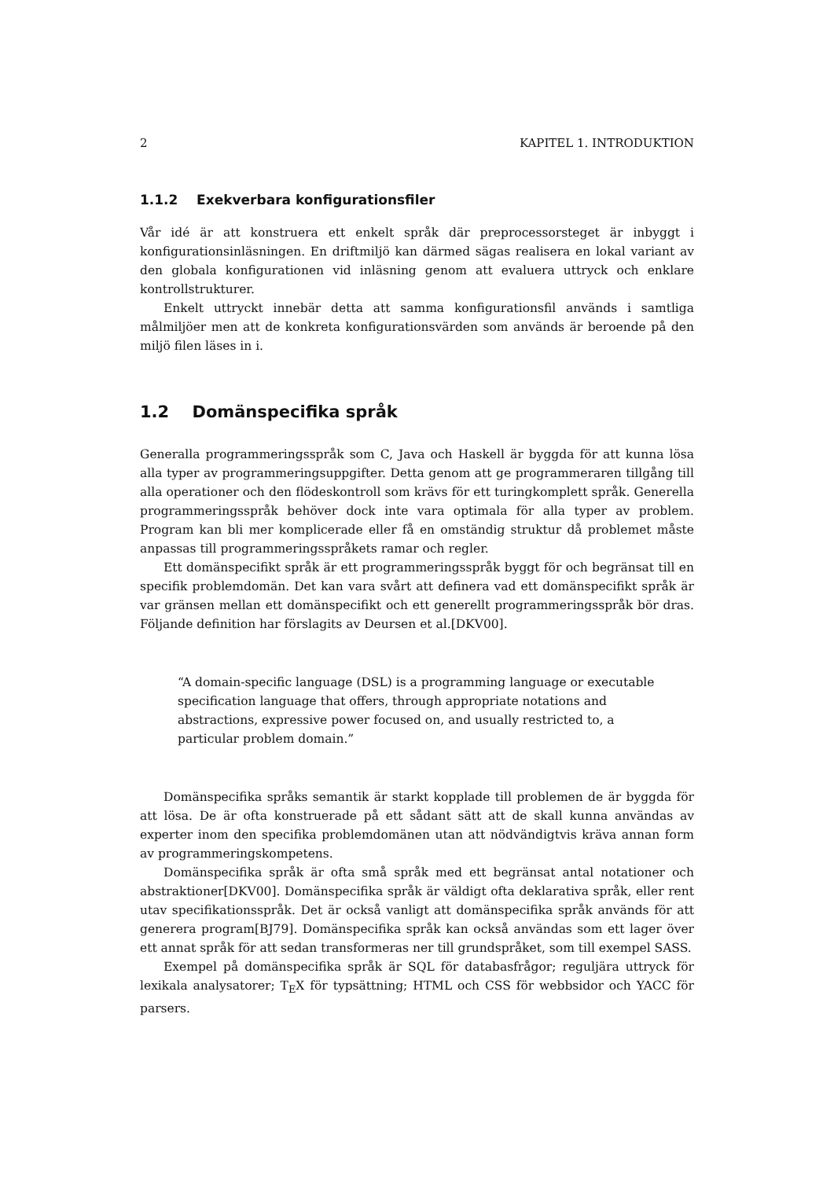2 KAPITEL 1. INTRODUKTION
1.1.2 Exekverbara konfigurationsfiler
Vår idé är att konstruera ett enkelt språk där preprocessorsteget är inbyggt i konfigurationsinläsningen. En driftmiljö kan därmed sägas realisera en lokal variant av den globala konfigurationen vid inläsning genom att evaluera uttryck och enklare kontrollstrukturer.
Enkelt uttryckt innebär detta att samma konfigurationsfil används i samtliga målmiljöer men att de konkreta konfigurationsvärden som används är beroende på den miljö filen läses in i.
1.2 Domänspecifika språk
Generalla programmeringsspråk som C, Java och Haskell är byggda för att kunna lösa alla typer av programmeringsuppgifter. Detta genom att ge programmeraren tillgång till alla operationer och den flödeskontroll som krävs för ett turingkomplett språk. Generella programmeringsspråk behöver dock inte vara optimala för alla typer av problem. Program kan bli mer komplicerade eller få en omständig struktur då problemet måste anpassas till programmeringsspråkets ramar och regler.
Ett domänspecifikt språk är ett programmeringsspråk byggt för och begränsat till en specifik problemdomän. Det kan vara svårt att definera vad ett domänspecifikt språk är var gränsen mellan ett domänspecifikt och ett generellt programmeringsspråk bör dras. Följande definition har förslagits av Deursen et al.[DKV00].
“A domain-specific language (DSL) is a programming language or executable specification language that offers, through appropriate notations and abstractions, expressive power focused on, and usually restricted to, a particular problem domain.”
Domänspecifika språks semantik är starkt kopplade till problemen de är byggda för att lösa. De är ofta konstruerade på ett sådant sätt att de skall kunna användas av experter inom den specifika problemdomänen utan att nödvändigtvis kräva annan form av programmeringskompetens.
Domänspecifika språk är ofta små språk med ett begränsat antal notationer och abstraktioner[DKV00]. Domänspecifika språk är väldigt ofta deklarativa språk, eller rent utav specifikationsspråk. Det är också vanligt att domänspecifika språk används för att generera program[BJ79]. Domänspecifika språk kan också användas som ett lager över ett annat språk för att sedan transformeras ner till grundspråket, som till exempel SASS.
Exempel på domänspecifika språk är SQL för databasfrågor; reguljära uttryck för lexikala analysatorer; T<sub>E</sub>X för typsättning; HTML och CSS för webbsidor och YACC för parsers.